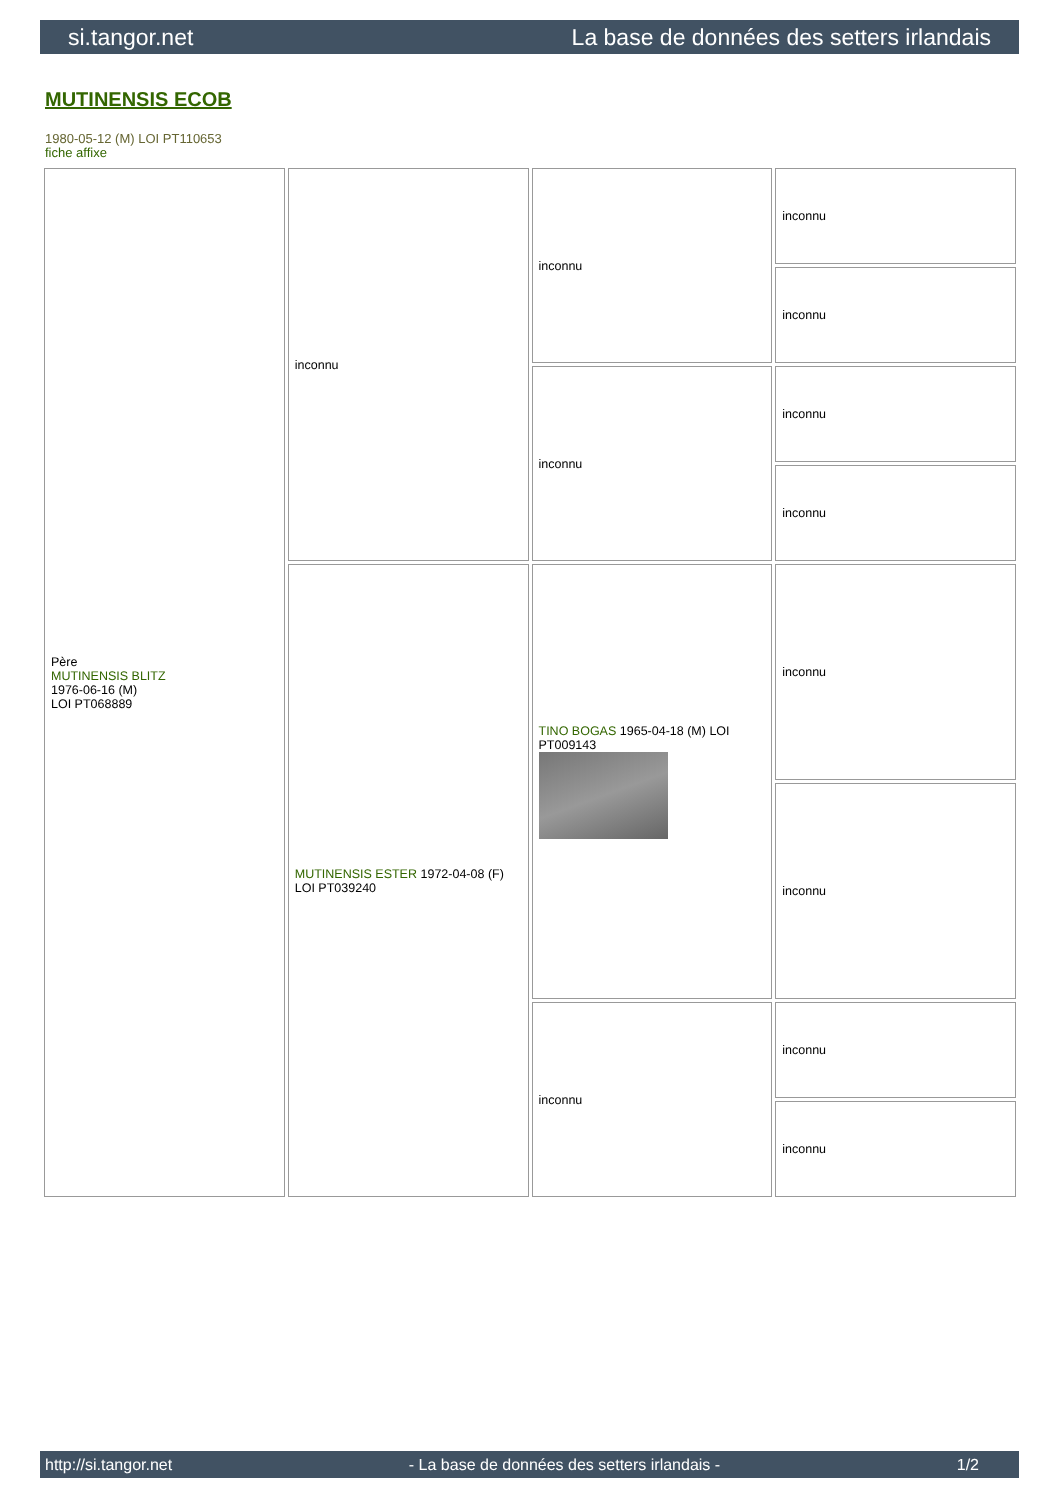si.tangor.net La base de données des setters irlandais
MUTINENSIS ECOB
1980-05-12 (M) LOI PT110653
fiche affixe
| Père MUTINENSIS BLITZ 1976-06-16 (M) LOI PT068889 | inconnu | inconnu | inconnu |
| | | | inconnu |
| | | inconnu | inconnu |
| | | | inconnu |
| | MUTINENSIS ESTER 1972-04-08 (F) LOI PT039240 | TINO BOGAS 1965-04-18 (M) LOI PT009143 | inconnu |
| | | | inconnu |
| | | inconnu | inconnu |
| | | | inconnu |
http://si.tangor.net - La base de données des setters irlandais - 1/2